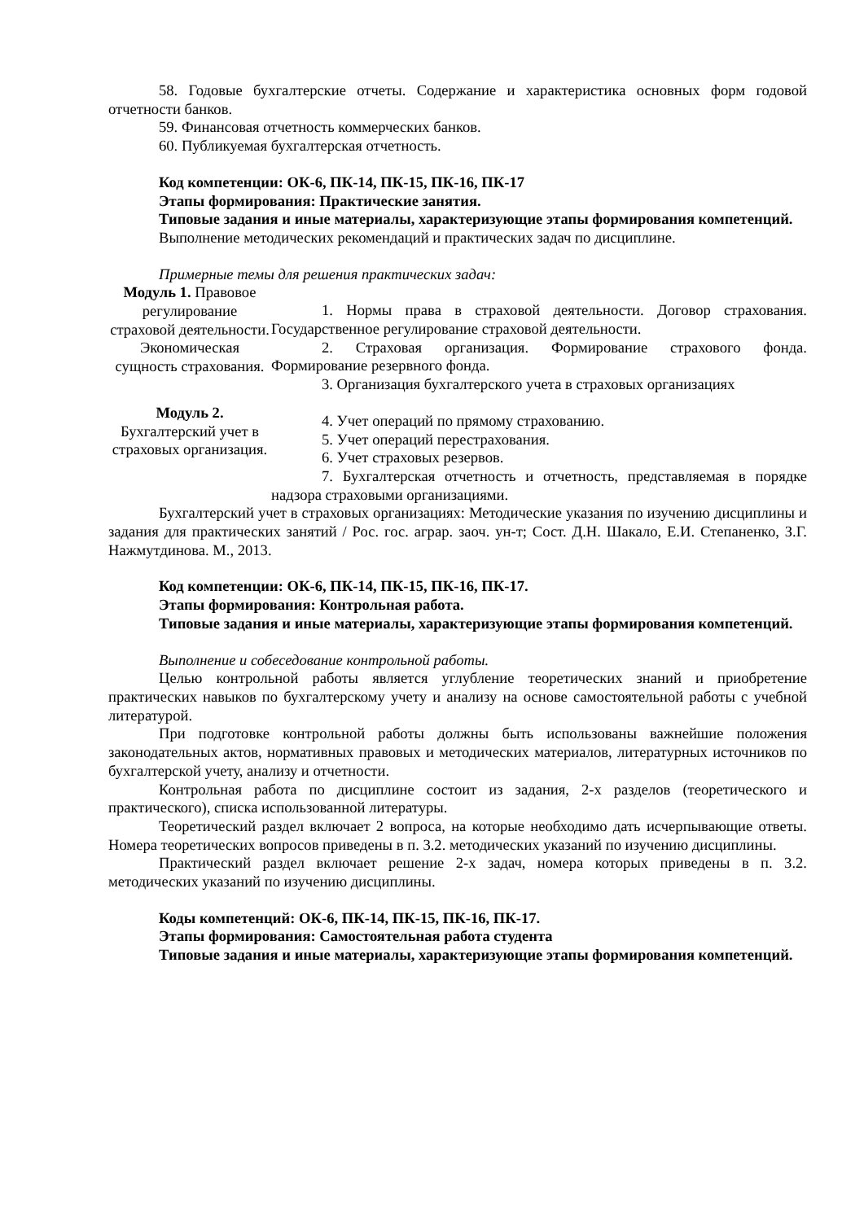58. Годовые бухгалтерские отчеты. Содержание и характеристика основных форм годовой отчетности банков.
59. Финансовая отчетность коммерческих банков.
60. Публикуемая бухгалтерская отчетность.
Код компетенции: ОК-6, ПК-14, ПК-15, ПК-16, ПК-17
Этапы формирования: Практические занятия.
Типовые задания и иные материалы, характеризующие этапы формирования компетенций.
Выполнение методических рекомендаций и практических задач по дисциплине.
Примерные темы для решения практических задач:
| Модуль 1. Правовое регулирование страховой деятельности. Экономическая сущность страхования. | 1. Нормы права в страховой деятельности. Договор страхования. Государственное регулирование страховой деятельности. 2. Страховая организация. Формирование страхового фонда. Формирование резервного фонда. 3. Организация бухгалтерского учета в страховых организациях |
| Модуль 2. Бухгалтерский учет в страховых организация. | 4. Учет операций по прямому страхованию. 5. Учет операций перестрахования. 6. Учет страховых резервов. 7. Бухгалтерская отчетность и отчетность, представляемая в порядке надзора страховыми организациями. |
Бухгалтерский учет в страховых организациях: Методические указания по изучению дисциплины и задания для практических занятий / Рос. гос. аграр. заоч. ун-т; Сост. Д.Н. Шакало, Е.И. Степаненко, З.Г. Нажмутдинова. М., 2013.
Код компетенции: ОК-6, ПК-14, ПК-15, ПК-16, ПК-17.
Этапы формирования: Контрольная работа.
Типовые задания и иные материалы, характеризующие этапы формирования компетенций.
Выполнение и собеседование контрольной работы.
Целью контрольной работы является углубление теоретических знаний и приобретение практических навыков по бухгалтерскому учету и анализу на основе самостоятельной работы с учебной литературой.
При подготовке контрольной работы должны быть использованы важнейшие положения законодательных актов, нормативных правовых и методических материалов, литературных источников по бухгалтерской учету, анализу и отчетности.
Контрольная работа по дисциплине состоит из задания, 2-х разделов (теоретического и практического), списка использованной литературы.
Теоретический раздел включает 2 вопроса, на которые необходимо дать исчерпывающие ответы. Номера теоретических вопросов приведены в п. 3.2. методических указаний по изучению дисциплины.
Практический раздел включает решение 2-х задач, номера которых приведены в п. 3.2. методических указаний по изучению дисциплины.
Коды компетенций: ОК-6, ПК-14, ПК-15, ПК-16, ПК-17.
Этапы формирования: Самостоятельная работа студента
Типовые задания и иные материалы, характеризующие этапы формирования компетенций.